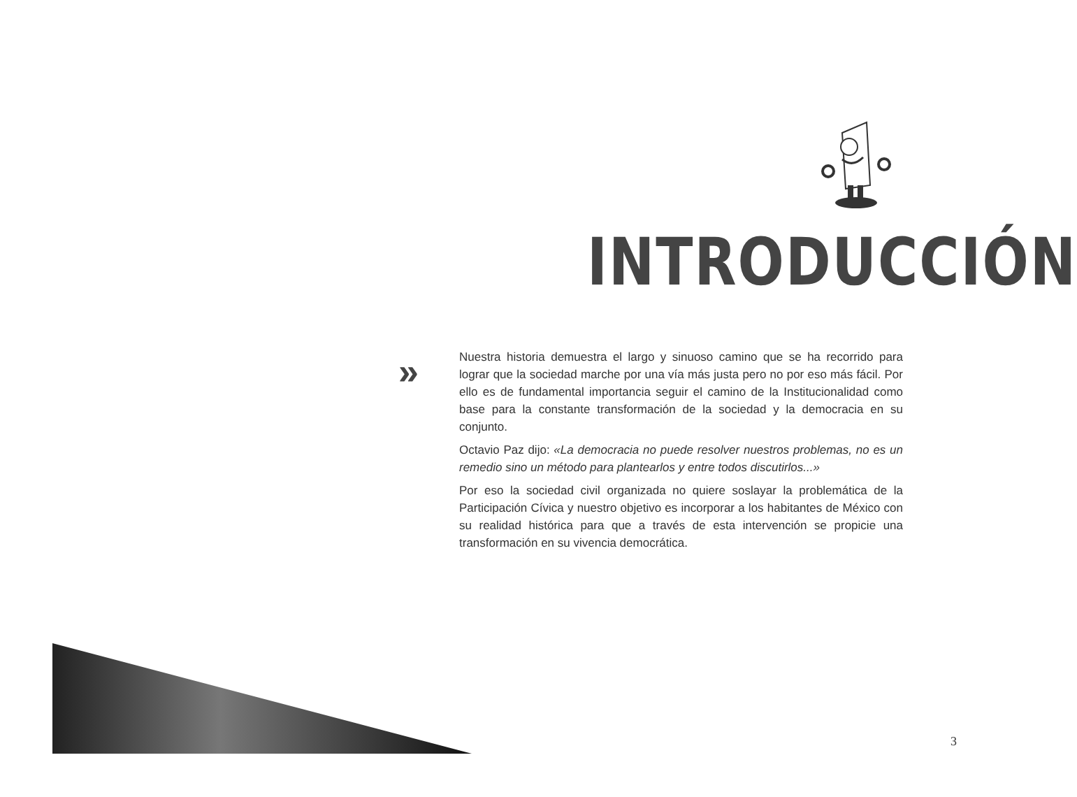INTRODUCCIÓN
»
Nuestra historia demuestra el largo y sinuoso camino que se ha recorrido para lograr que la sociedad marche por una vía más justa pero no por eso más fácil. Por ello es de fundamental importancia seguir el camino de la Institucionalidad como base para la constante transformación de la sociedad y la democracia en su conjunto.
Octavio Paz dijo: «La democracia no puede resolver nuestros problemas, no es un remedio sino un método para plantearlos y entre todos discutirlos...»
Por eso la sociedad civil organizada no quiere soslayar la problemática de la Participación Cívica y nuestro objetivo es incorporar a los habitantes de México con su realidad histórica para que a través de esta intervención se propicie una transformación en su vivencia democrática.
3